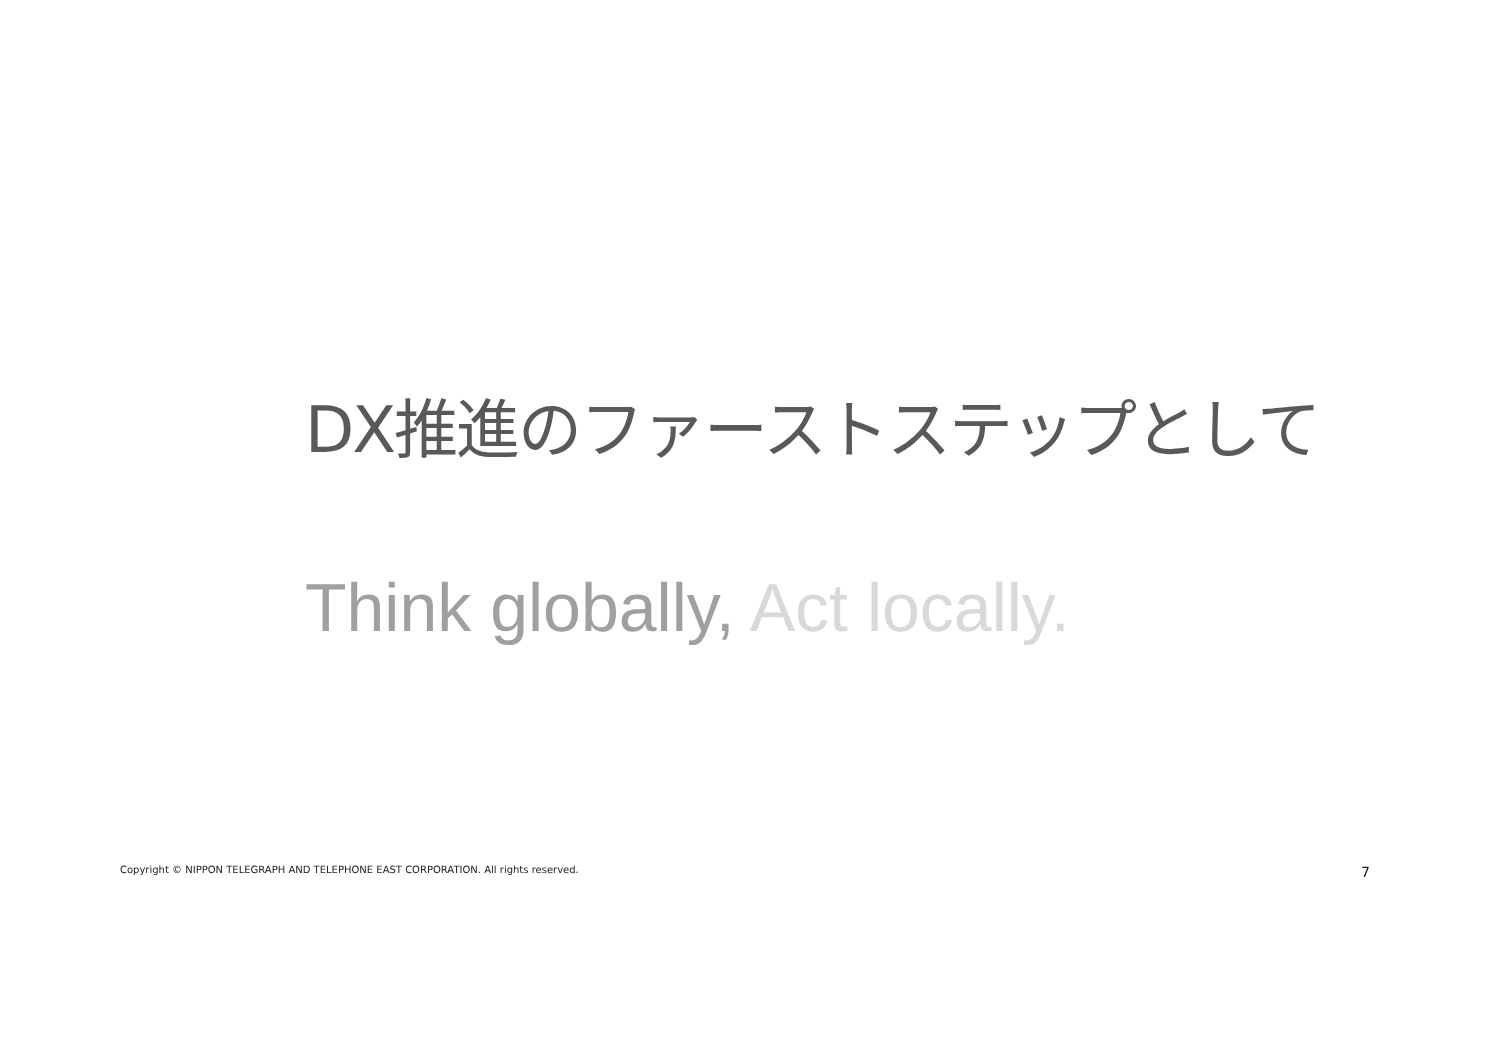DX推進のファーストステップとして
Think globally, Act locally.
Copyright © NIPPON TELEGRAPH AND TELEPHONE EAST CORPORATION. All rights reserved. 7